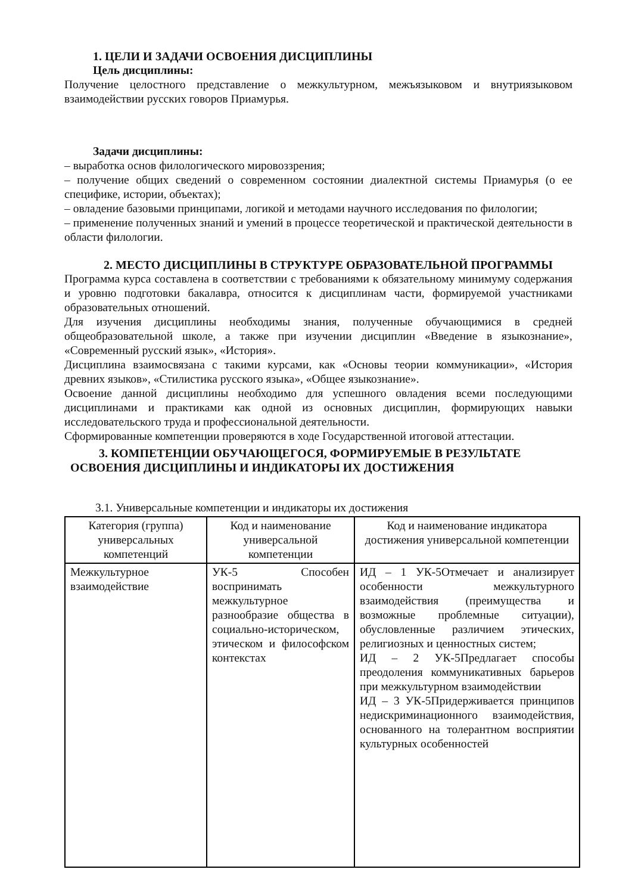1. ЦЕЛИ И ЗАДАЧИ ОСВОЕНИЯ ДИСЦИПЛИНЫ
Цель дисциплины:
Получение целостного представление о межкультурном, межъязыковом и внутриязыковом взаимодействии русских говоров Приамурья.
Задачи дисциплины:
– выработка основ филологического мировоззрения;
– получение общих сведений о современном состоянии диалектной системы Приамурья (о ее специфике, истории, объектах);
– овладение базовыми принципами, логикой и методами научного исследования по филологии;
– применение полученных знаний и умений в процессе теоретической и практической деятельности в области филологии.
2. МЕСТО ДИСЦИПЛИНЫ В СТРУКТУРЕ ОБРАЗОВАТЕЛЬНОЙ ПРОГРАММЫ
Программа курса составлена в соответствии с требованиями к обязательному минимуму содержания и уровню подготовки бакалавра, относится к дисциплинам части, формируемой участниками образовательных отношений.
Для изучения дисциплины необходимы знания, полученные обучающимися в средней общеобразовательной школе, а также при изучении дисциплин «Введение в языкознание», «Современный русский язык», «История».
Дисциплина взаимосвязана с такими курсами, как «Основы теории коммуникации», «История древних языков», «Стилистика русского языка», «Общее языкознание».
Освоение данной дисциплины необходимо для успешного овладения всеми последующими дисциплинами и практиками как одной из основных дисциплин, формирующих навыки исследовательского труда и профессиональной деятельности.
Сформированные компетенции проверяются в ходе Государственной итоговой аттестации.
3. КОМПЕТЕНЦИИ ОБУЧАЮЩЕГОСЯ, ФОРМИРУЕМЫЕ В РЕЗУЛЬТАТЕ ОСВОЕНИЯ ДИСЦИПЛИНЫ И ИНДИКАТОРЫ ИХ ДОСТИЖЕНИЯ
3.1. Универсальные компетенции и индикаторы их достижения
| Категория (группа) универсальных компетенций | Код и наименование универсальной компетенции | Код и наименование индикатора достижения универсальной компетенции |
| --- | --- | --- |
| Межкультурное взаимодействие | УК-5 Способен воспринимать межкультурное разнообразие общества в социально-историческом, этическом и философском контекстах | ИД – 1 УК-5Отмечает и анализирует особенности межкультурного взаимодействия (преимущества и возможные проблемные ситуации), обусловленные различием этических, религиозных и ценностных систем; ИД – 2 УК-5Предлагает способы преодоления коммуникативных барьеров при межкультурном взаимодействии ИД – 3 УК-5Придерживается принципов недискриминационного взаимодействия, основанного на толерантном восприятии культурных особенностей |